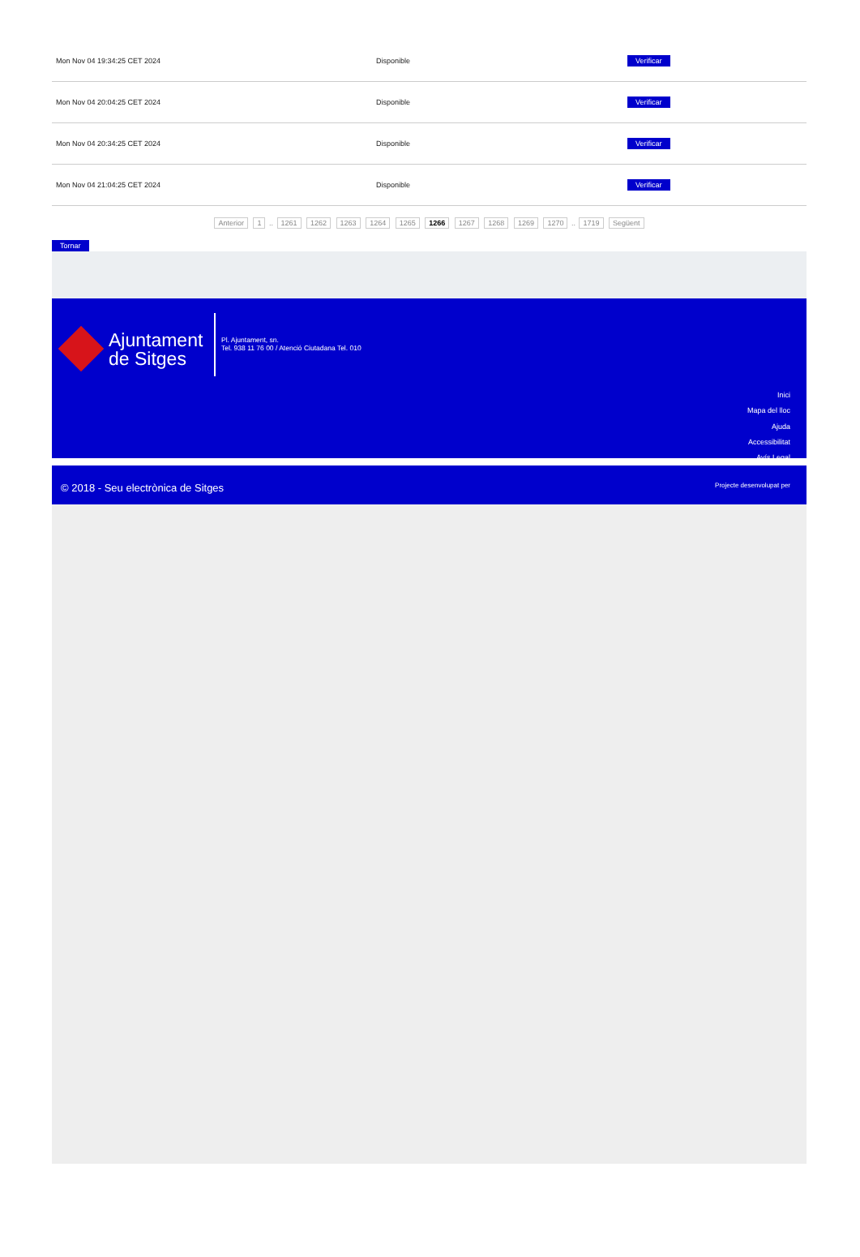| Mon Nov 04 19:34:25 CET 2024 | Disponible | Verificar |
| Mon Nov 04 20:04:25 CET 2024 | Disponible | Verificar |
| Mon Nov 04 20:34:25 CET 2024 | Disponible | Verificar |
| Mon Nov 04 21:04:25 CET 2024 | Disponible | Verificar |
Anterior 1 .. 1261 1262 1263 1264 1265 1266 1267 1268 1269 1270 .. 1719 Següent
Tornar
Ajuntament
de Sitges
Pl. Ajuntament, sn.
Tel. 938 11 76 00 / Atenció Ciutadana Tel. 010
Inici
Mapa del lloc
Ajuda
Accessibilitat
Avís Legal
© 2018 - Seu electrònica de Sitges Projecte desenvolupat per